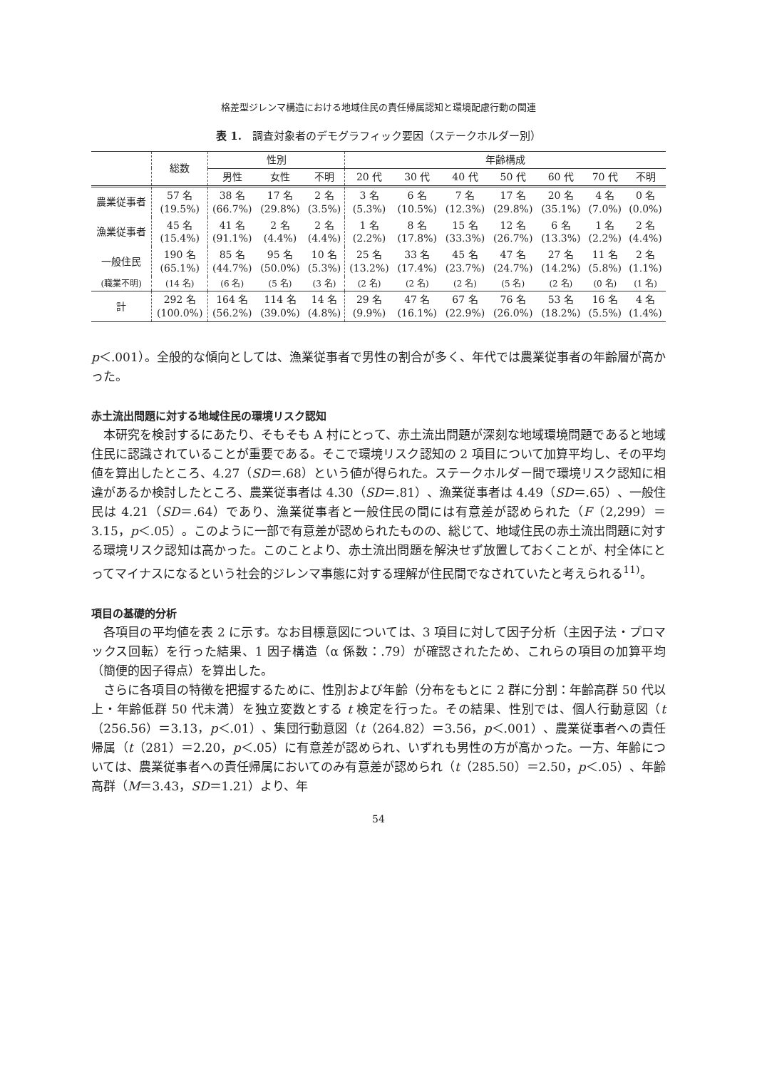格差型ジレンマ構造における地域住民の責任帰属認知と環境配慮行動の関連
表 1.　調査対象者のデモグラフィック要因（ステークホルダー別）
| | 総数 | 性別 | | | 年齢構成 | | | | | | |
| --- | --- | --- | --- | --- | --- | --- | --- | --- | --- | --- | --- |
| | | 男性 | 女性 | 不明 | 20 代 | 30 代 | 40 代 | 50 代 | 60 代 | 70 代 | 不明 |
| 農業従事者 | 57 名 (19.5%) | 38 名 (66.7%) | 17 名 (29.8%) | 2 名 (3.5%) | 3 名 (5.3%) | 6 名 (10.5%) | 7 名 (12.3%) | 17 名 (29.8%) | 20 名 (35.1%) | 4 名 (7.0%) | 0 名 (0.0%) |
| 漁業従事者 | 45 名 (15.4%) | 41 名 (91.1%) | 2 名 (4.4%) | 2 名 (4.4%) | 1 名 (2.2%) | 8 名 (17.8%) | 15 名 (33.3%) | 12 名 (26.7%) | 6 名 (13.3%) | 1 名 (2.2%) | 2 名 (4.4%) |
| 一般住民 | 190 名 (65.1%) | 85 名 (44.7%) | 95 名 (50.0%) | 10 名 (5.3%) | 25 名 (13.2%) | 33 名 (17.4%) | 45 名 (23.7%) | 47 名 (24.7%) | 27 名 (14.2%) | 11 名 (5.8%) | 2 名 (1.1%) |
| (職業不明) | (14 名) | (6 名) | (5 名) | (3 名) | (2 名) | (2 名) | (2 名) | (5 名) | (2 名) | (0 名) | (1 名) |
| 計 | 292 名 (100.0%) | 164 名 (56.2%) | 114 名 (39.0%) | 14 名 (4.8%) | 29 名 (9.9%) | 47 名 (16.1%) | 67 名 (22.9%) | 76 名 (26.0%) | 53 名 (18.2%) | 16 名 (5.5%) | 4 名 (1.4%) |
p＜.001）。全般的な傾向としては、漁業従事者で男性の割合が多く、年代では農業従事者の年齢層が高かった。
赤土流出問題に対する地域住民の環境リスク認知
本研究を検討するにあたり、そもそも A 村にとって、赤土流出問題が深刻な地域環境問題であると地域住民に認識されていることが重要である。そこで環境リスク認知の 2 項目について加算平均し、その平均値を算出したところ、4.27（SD＝.68）という値が得られた。ステークホルダー間で環境リスク認知に相違があるか検討したところ、農業従事者は 4.30（SD＝.81）、漁業従事者は 4.49（SD＝.65）、一般住民は 4.21（SD＝.64）であり、漁業従事者と一般住民の間には有意差が認められた（F（2,299）＝3.15，p＜.05）。このように一部で有意差が認められたものの、総じて、地域住民の赤土流出問題に対する環境リスク認知は高かった。このことより、赤土流出問題を解決せず放置しておくことが、村全体にとってマイナスになるという社会的ジレンマ事態に対する理解が住民間でなされていたと考えられる<sup>11)</sup>。
項目の基礎的分析
各項目の平均値を表 2 に示す。なお目標意図については、3 項目に対して因子分析（主因子法・プロマックス回転）を行った結果、1 因子構造（α 係数：.79）が確認されたため、これらの項目の加算平均（簡便的因子得点）を算出した。
さらに各項目の特徴を把握するために、性別および年齢（分布をもとに 2 群に分割：年齢高群 50 代以上・年齢低群 50 代未満）を独立変数とする t 検定を行った。その結果、性別では、個人行動意図（t（256.56）＝3.13，p＜.01）、集団行動意図（t（264.82）＝3.56，p＜.001）、農業従事者への責任帰属（t（281）＝2.20，p＜.05）に有意差が認められ、いずれも男性の方が高かった。一方、年齢については、農業従事者への責任帰属においてのみ有意差が認められ（t（285.50）＝2.50，p＜.05）、年齢高群（M＝3.43，SD＝1.21）より、年
54